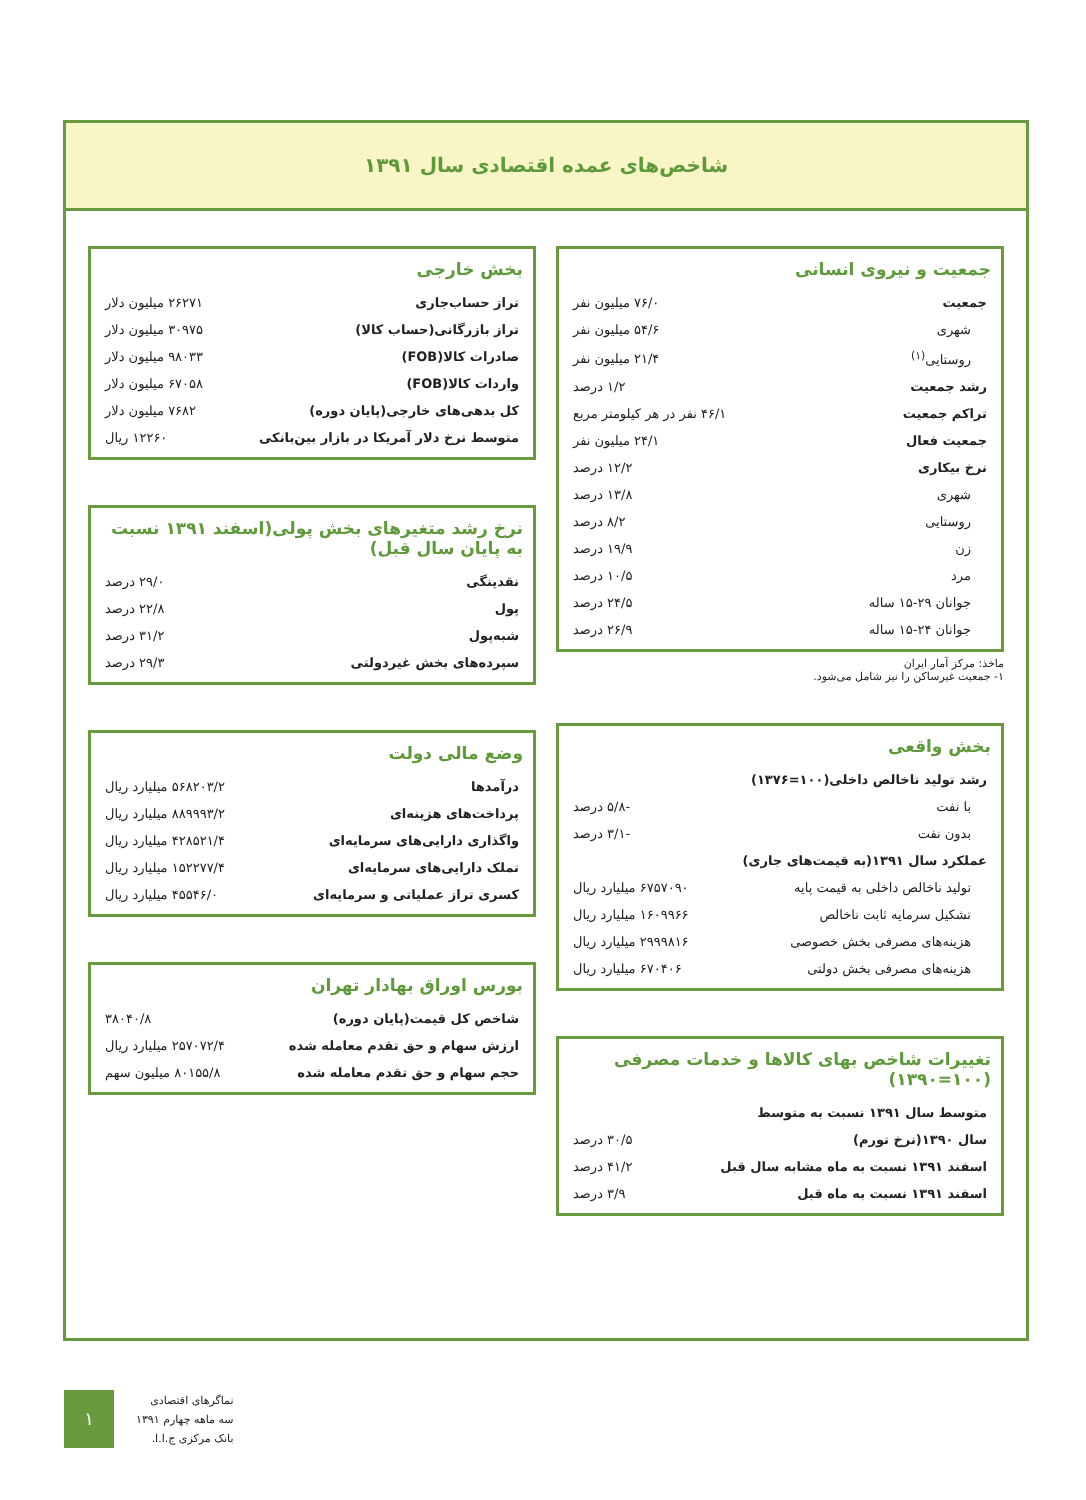شاخص‌های عمده اقتصادی سال ۱۳۹۱
جمعیت و نیروی انسانی
| جمعیت | ۷۶/۰ میلیون نفر |
| شهری | ۵۴/۶ میلیون نفر |
| روستایی<sup>(۱)</sup> | ۲۱/۴ میلیون نفر |
| رشد جمعیت | ۱/۲ درصد |
| تراکم جمعیت | ۴۶/۱ نفر در هر کیلومتر مربع |
| جمعیت فعال | ۲۴/۱ میلیون نفر |
| نرخ بیکاری | ۱۲/۲ درصد |
| شهری | ۱۳/۸ درصد |
| روستایی | ۸/۲ درصد |
| زن | ۱۹/۹ درصد |
| مرد | ۱۰/۵ درصد |
| جوانان ۲۹-۱۵ ساله | ۲۴/۵ درصد |
| جوانان ۲۴-۱۵ ساله | ۲۶/۹ درصد |
ماخذ: مرکز آمار ایران
۱- جمعیت غیرساکن را نیز شامل می‌شود.
بخش واقعی
| رشد تولید ناخالص داخلی(۱۰۰=۱۳۷۶) | |
| با نفت | -۵/۸ درصد |
| بدون نفت | -۳/۱ درصد |
| عملکرد سال ۱۳۹۱(به قیمت‌های جاری) | |
| تولید ناخالص داخلی به قیمت پایه | ۶۷۵۷۰۹۰ میلیارد ریال |
| تشکیل سرمایه ثابت ناخالص | ۱۶۰۹۹۶۶ میلیارد ریال |
| هزینه‌های مصرفی بخش خصوصی | ۲۹۹۹۸۱۶ میلیارد ریال |
| هزینه‌های مصرفی بخش دولتی | ۶۷۰۴۰۶ میلیارد ریال |
تغییرات شاخص بهای کالاها و خدمات مصرفی (۱۰۰=۱۳۹۰)
| متوسط سال ۱۳۹۱ نسبت به متوسط | |
| سال ۱۳۹۰(نرخ تورم) | ۳۰/۵ درصد |
| اسفند ۱۳۹۱ نسبت به ماه مشابه سال قبل | ۴۱/۲ درصد |
| اسفند ۱۳۹۱ نسبت به ماه قبل | ۳/۹ درصد |
بخش خارجی
| تراز حساب‌جاری | ۲۶۲۷۱ میلیون دلار |
| تراز بازرگانی(حساب کالا) | ۳۰۹۷۵ میلیون دلار |
| صادرات کالا(FOB) | ۹۸۰۳۳ میلیون دلار |
| واردات کالا(FOB) | ۶۷۰۵۸ میلیون دلار |
| کل بدهی‌های خارجی(پایان دوره) | ۷۶۸۲ میلیون دلار |
| متوسط نرخ دلار آمریکا در بازار بین‌بانکی | ۱۲۲۶۰ ریال |
نرخ رشد متغیرهای بخش پولی(اسفند ۱۳۹۱ نسبت به پایان سال قبل)
| نقدینگی | ۲۹/۰ درصد |
| پول | ۲۲/۸ درصد |
| شبه‌پول | ۳۱/۲ درصد |
| سپرده‌های بخش غیردولتی | ۲۹/۳ درصد |
وضع مالی دولت
| درآمدها | ۵۶۸۲۰۳/۲ میلیارد ریال |
| پرداخت‌های هزینه‌ای | ۸۸۹۹۹۳/۲ میلیارد ریال |
| واگذاری دارایی‌های سرمایه‌ای | ۴۲۸۵۲۱/۴ میلیارد ریال |
| تملک دارایی‌های سرمایه‌ای | ۱۵۲۲۷۷/۴ میلیارد ریال |
| کسری تراز عملیاتی و سرمایه‌ای | ۴۵۵۴۶/۰ میلیارد ریال |
بورس اوراق بهادار تهران
| شاخص کل قیمت(پایان دوره) | ۳۸۰۴۰/۸ |
| ارزش سهام و حق تقدم معامله شده | ۲۵۷۰۷۲/۴ میلیارد ریال |
| حجم سهام و حق تقدم معامله شده | ۸۰۱۵۵/۸ میلیون سهم |
۱
نماگرهای اقتصادی
سه ماهه چهارم ۱۳۹۱
بانک مرکزی ج.ا.ا.